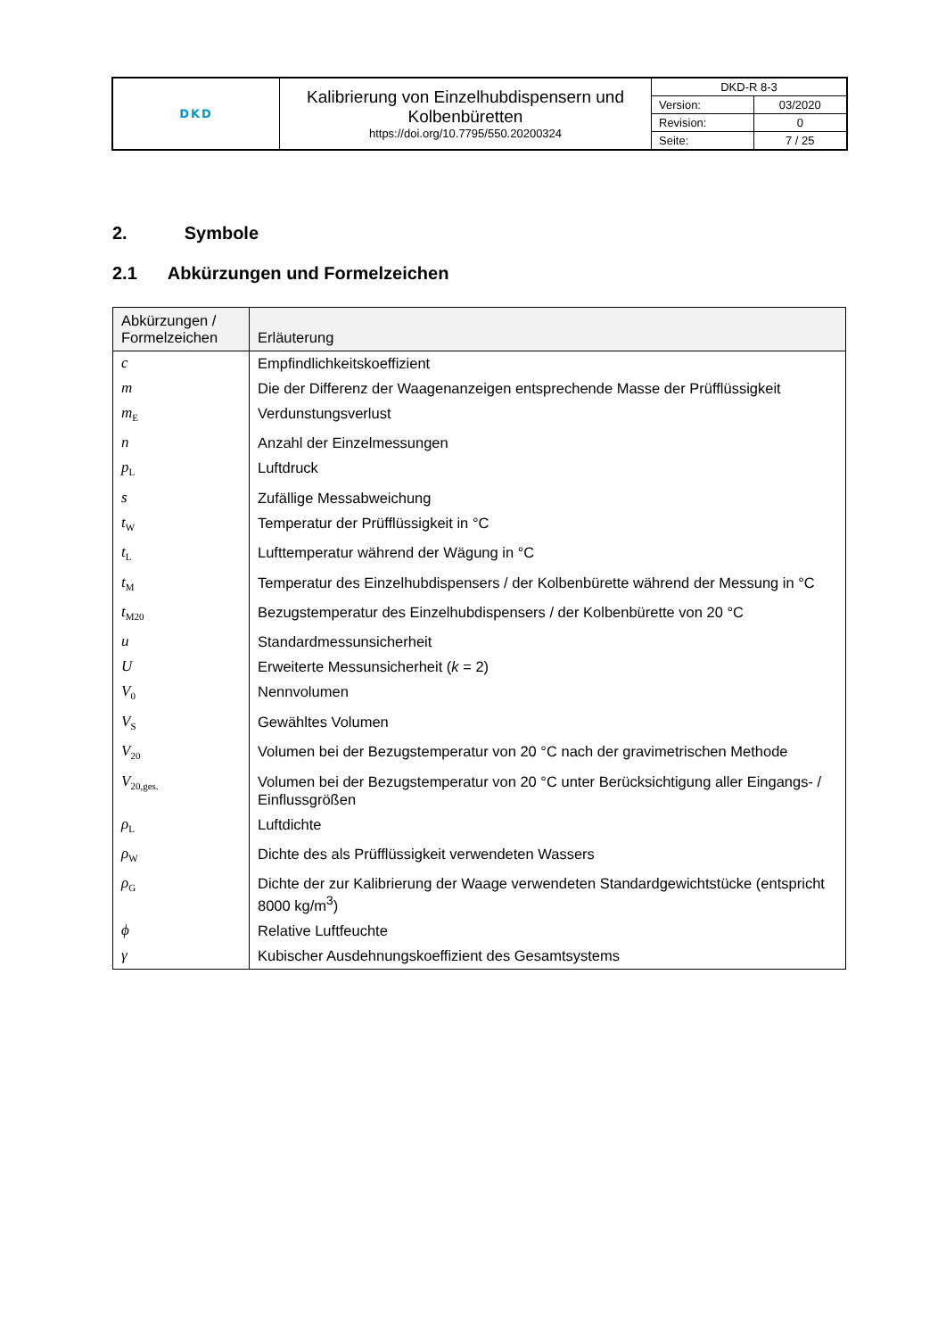| DKD | Kalibrierung von Einzelhubdispensern und Kolbenbüretten https://doi.org/10.7795/550.20200324 | DKD-R 8-3 | |
| | | Version: | 03/2020 |
| | | Revision: | 0 |
| | | Seite: | 7 / 25 |
2. Symbole
2.1 Abkürzungen und Formelzeichen
| Abkürzungen / Formelzeichen | Erläuterung |
| --- | --- |
| c | Empfindlichkeitskoeffizient |
| m | Die der Differenz der Waagenanzeigen entsprechende Masse der Prüfflüssigkeit |
| m<sub>E</sub> | Verdunstungsverlust |
| n | Anzahl der Einzelmessungen |
| p<sub>L</sub> | Luftdruck |
| s | Zufällige Messabweichung |
| t<sub>W</sub> | Temperatur der Prüfflüssigkeit in °C |
| t<sub>L</sub> | Lufttemperatur während der Wägung in °C |
| t<sub>M</sub> | Temperatur des Einzelhubdispensers / der Kolbenbürette während der Messung in °C |
| t<sub>M20</sub> | Bezugstemperatur des Einzelhubdispensers / der Kolbenbürette von 20 °C |
| u | Standardmessunsicherheit |
| U | Erweiterte Messunsicherheit ( k = 2) |
| V<sub>0</sub> | Nennvolumen |
| V<sub>S</sub> | Gewähltes Volumen |
| V<sub>20</sub> | Volumen bei der Bezugstemperatur von 20 °C nach der gravimetrischen Methode |
| V<sub>20,ges.</sub> | Volumen bei der Bezugstemperatur von 20 °C unter Berücksichtigung aller Eingangs- / Einflussgrößen |
| ρ<sub>L</sub> | Luftdichte |
| ρ<sub>W</sub> | Dichte des als Prüfflüssigkeit verwendeten Wassers |
| ρ<sub>G</sub> | Dichte der zur Kalibrierung der Waage verwendeten Standardgewichtstücke (entspricht 8000 kg/m<sup>3</sup>) |
| ϕ | Relative Luftfeuchte |
| γ | Kubischer Ausdehnungskoeffizient des Gesamtsystems |